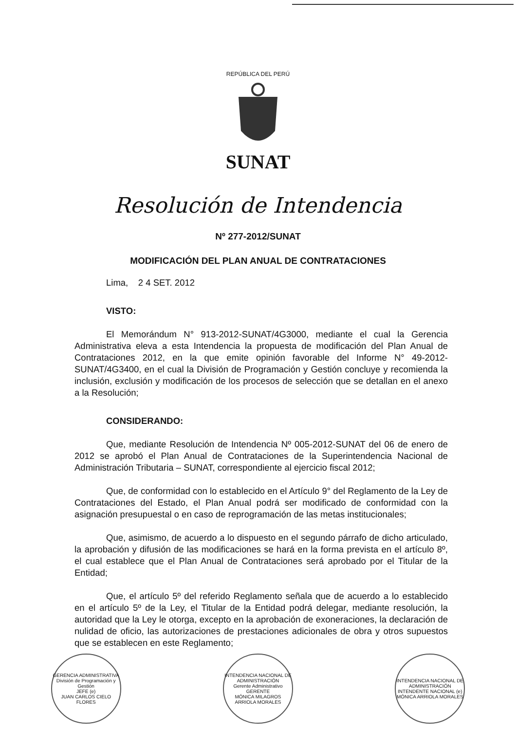REPÚBLICA DEL PERÚ
SUNAT
Resolución de Intendencia
Nº 277-2012/SUNAT
MODIFICACIÓN DEL PLAN ANUAL DE CONTRATACIONES
Lima, 2 4 SET. 2012
VISTO:
El Memorándum N° 913-2012-SUNAT/4G3000, mediante el cual la Gerencia Administrativa eleva a esta Intendencia la propuesta de modificación del Plan Anual de Contrataciones 2012, en la que emite opinión favorable del Informe N° 49-2012-SUNAT/4G3400, en el cual la División de Programación y Gestión concluye y recomienda la inclusión, exclusión y modificación de los procesos de selección que se detallan en el anexo a la Resolución;
CONSIDERANDO:
Que, mediante Resolución de Intendencia Nº 005-2012-SUNAT del 06 de enero de 2012 se aprobó el Plan Anual de Contrataciones de la Superintendencia Nacional de Administración Tributaria – SUNAT, correspondiente al ejercicio fiscal 2012;
Que, de conformidad con lo establecido en el Artículo 9° del Reglamento de la Ley de Contrataciones del Estado, el Plan Anual podrá ser modificado de conformidad con la asignación presupuestal o en caso de reprogramación de las metas institucionales;
Que, asimismo, de acuerdo a lo dispuesto en el segundo párrafo de dicho articulado, la aprobación y difusión de las modificaciones se hará en la forma prevista en el artículo 8º, el cual establece que el Plan Anual de Contrataciones será aprobado por el Titular de la Entidad;
Que, el artículo 5º del referido Reglamento señala que de acuerdo a lo establecido en el artículo 5º de la Ley, el Titular de la Entidad podrá delegar, mediante resolución, la autoridad que la Ley le otorga, excepto en la aprobación de exoneraciones, la declaración de nulidad de oficio, las autorizaciones de prestaciones adicionales de obra y otros supuestos que se establecen en este Reglamento;
GERENCIA ADMINISTRATIVA
División de Programación y Gestión
JEFE (e)
JUAN CARLOS CIELO FLORES
INTENDENCIA NACIONAL DE ADMINISTRACIÓN
Gerente Administrativo
GERENTE
MÓNICA MILAGROS ARRIOLA MORALES
INTENDENCIA NACIONAL DE ADMINISTRACIÓN
INTENDENTE NACIONAL (e)
MÓNICA ARRIOLA MORALES